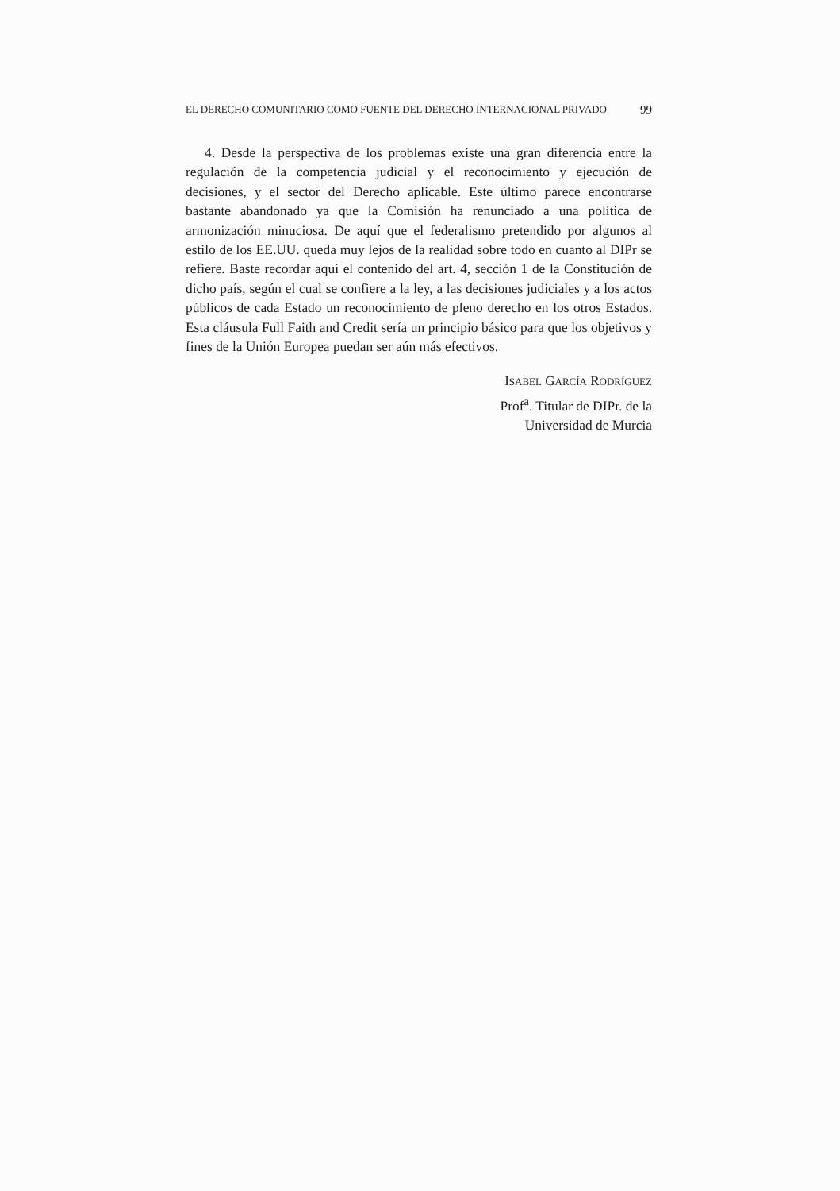EL DERECHO COMUNITARIO COMO FUENTE DEL DERECHO INTERNACIONAL PRIVADO 99
4. Desde la perspectiva de los problemas existe una gran diferencia entre la regulación de la competencia judicial y el reconocimiento y ejecución de decisiones, y el sector del Derecho aplicable. Este último parece encontrarse bastante abandonado ya que la Comisión ha renunciado a una política de armonización minuciosa. De aquí que el federalismo pretendido por algunos al estilo de los EE.UU. queda muy lejos de la realidad sobre todo en cuanto al DIPr se refiere. Baste recordar aquí el contenido del art. 4, sección 1 de la Constitución de dicho país, según el cual se confiere a la ley, a las decisiones judiciales y a los actos públicos de cada Estado un reconocimiento de pleno derecho en los otros Estados. Esta cláusula Full Faith and Credit sería un principio básico para que los objetivos y fines de la Unión Europea puedan ser aún más efectivos.
ISABEL GARCÍA RODRÍGUEZ
Prof<sup>a</sup>. Titular de DIPr. de la
Universidad de Murcia